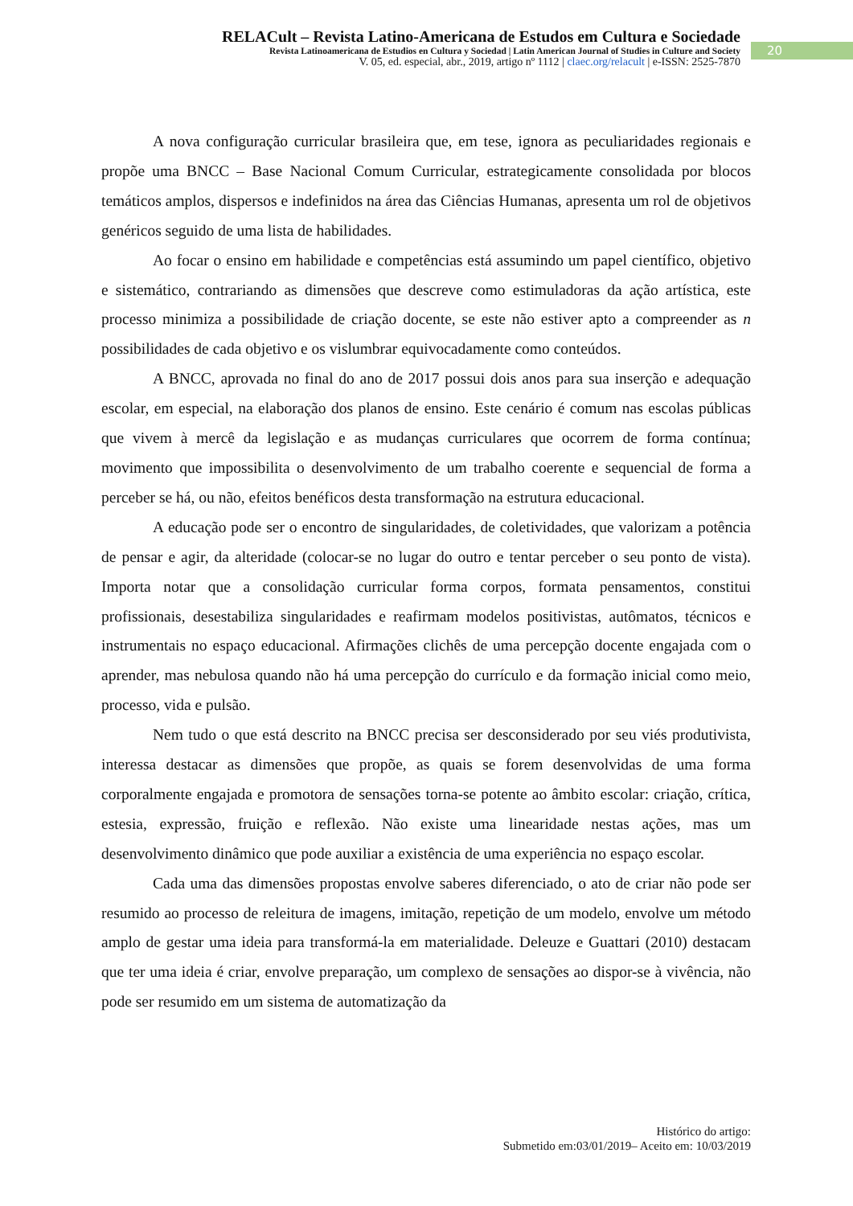RELACult – Revista Latino-Americana de Estudos em Cultura e Sociedade
Revista Latinoamericana de Estudios en Cultura y Sociedad | Latin American Journal of Studies in Culture and Society
V. 05, ed. especial, abr., 2019, artigo nº 1112 | claec.org/relacult | e-ISSN: 2525-7870
20
A nova configuração curricular brasileira que, em tese, ignora as peculiaridades regionais e propõe uma BNCC – Base Nacional Comum Curricular, estrategicamente consolidada por blocos temáticos amplos, dispersos e indefinidos na área das Ciências Humanas, apresenta um rol de objetivos genéricos seguido de uma lista de habilidades.
Ao focar o ensino em habilidade e competências está assumindo um papel científico, objetivo e sistemático, contrariando as dimensões que descreve como estimuladoras da ação artística, este processo minimiza a possibilidade de criação docente, se este não estiver apto a compreender as n possibilidades de cada objetivo e os vislumbrar equivocadamente como conteúdos.
A BNCC, aprovada no final do ano de 2017 possui dois anos para sua inserção e adequação escolar, em especial, na elaboração dos planos de ensino. Este cenário é comum nas escolas públicas que vivem à mercê da legislação e as mudanças curriculares que ocorrem de forma contínua; movimento que impossibilita o desenvolvimento de um trabalho coerente e sequencial de forma a perceber se há, ou não, efeitos benéficos desta transformação na estrutura educacional.
A educação pode ser o encontro de singularidades, de coletividades, que valorizam a potência de pensar e agir, da alteridade (colocar-se no lugar do outro e tentar perceber o seu ponto de vista). Importa notar que a consolidação curricular forma corpos, formata pensamentos, constitui profissionais, desestabiliza singularidades e reafirmam modelos positivistas, autômatos, técnicos e instrumentais no espaço educacional. Afirmações clichês de uma percepção docente engajada com o aprender, mas nebulosa quando não há uma percepção do currículo e da formação inicial como meio, processo, vida e pulsão.
Nem tudo o que está descrito na BNCC precisa ser desconsiderado por seu viés produtivista, interessa destacar as dimensões que propõe, as quais se forem desenvolvidas de uma forma corporalmente engajada e promotora de sensações torna-se potente ao âmbito escolar: criação, crítica, estesia, expressão, fruição e reflexão. Não existe uma linearidade nestas ações, mas um desenvolvimento dinâmico que pode auxiliar a existência de uma experiência no espaço escolar.
Cada uma das dimensões propostas envolve saberes diferenciado, o ato de criar não pode ser resumido ao processo de releitura de imagens, imitação, repetição de um modelo, envolve um método amplo de gestar uma ideia para transformá-la em materialidade. Deleuze e Guattari (2010) destacam que ter uma ideia é criar, envolve preparação, um complexo de sensações ao dispor-se à vivência, não pode ser resumido em um sistema de automatização da
Histórico do artigo:
Submetido em:03/01/2019– Aceito em: 10/03/2019